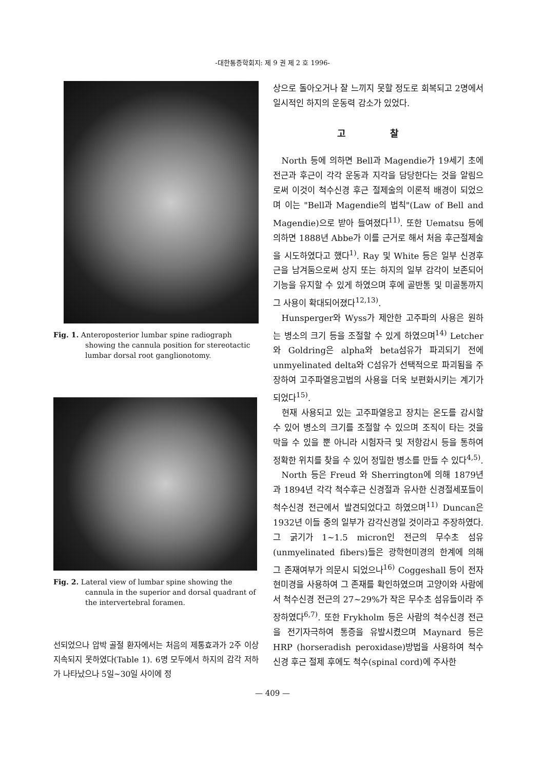-대한통증학회지: 제 9 권 제 2 호 1996-
Fig. 1. Anteroposterior lumbar spine radiograph showing the cannula position for stereotactic lumbar dorsal root ganglionotomy.
Fig. 2. Lateral view of lumbar spine showing the cannula in the superior and dorsal quadrant of the intervertebral foramen.
선되었으나 압박 골절 환자에서는 처음의 제통효과가 2주 이상 지속되지 못하였다(Table 1). 6명 모두에서 하지의 감각 저하가 나타났으나 5일~30일 사이에 정
상으로 돌아오거나 잘 느끼지 못할 정도로 회복되고 2명에서 일시적인 하지의 운동력 감소가 있었다.
고 찰
North 등에 의하면 Bell과 Magendie가 19세기 초에 전근과 후근이 각각 운동과 지각을 담당한다는 것을 알림으로써 이것이 척수신경 후근 절제술의 이론적 배경이 되었으며 이는 "Bell과 Magendie의 법칙"(Law of Bell and Magendie)으로 받아 들여졌다<sup>11)</sup>. 또한 Uematsu 등에 의하면 1888년 Abbe가 이를 근거로 해서 처음 후근절제술을 시도하였다고 했다<sup>1)</sup>. Ray 및 White 등은 일부 신경후근을 남겨둠으로써 상지 또는 하지의 일부 감각이 보존되어 기능을 유지할 수 있게 하였으며 후에 골반통 및 미골통까지 그 사용이 확대되어졌다<sup>12,13)</sup>.
Hunsperger와 Wyss가 제안한 고주파의 사용은 원하는 병소의 크기 등을 조절할 수 있게 하였으며<sup>14)</sup> Letcher와 Goldring은 alpha와 beta섬유가 파괴되기 전에 unmyelinated delta와 C섬유가 선택적으로 파괴됨을 주장하여 고주파열응고법의 사용을 더욱 보편화시키는 계기가 되었다<sup>15)</sup>.
현재 사용되고 있는 고주파열응고 장치는 온도를 감시할 수 있어 병소의 크기를 조절할 수 있으며 조직이 타는 것을 막을 수 있을 뿐 아니라 시험자극 및 저항감시 등을 통하여 정확한 위치를 찾을 수 있어 정밀한 병소를 만들 수 있다<sup>4,5)</sup>.
North 등은 Freud 와 Sherrington에 의해 1879년과 1894년 각각 척수후근 신경절과 유사한 신경절세포들이 척수신경 전근에서 발견되었다고 하였으며<sup>11)</sup> Duncan은 1932년 이들 중의 일부가 감각신경일 것이라고 주장하였다. 그 굵기가 1~1.5 micron인 전근의 무수초 섬유(unmyelinated fibers)들은 광학현미경의 한계에 의해 그 존재여부가 의문시 되었으나<sup>16)</sup> Coggeshall 등이 전자현미경을 사용하여 그 존재를 확인하였으며 고양이와 사람에서 척수신경 전근의 27~29%가 작은 무수초 섬유들이라 주장하였다<sup>6,7)</sup>. 또한 Frykholm 등은 사람의 척수신경 전근을 전기자극하여 통증을 유발시켰으며 Maynard 등은 HRP (horseradish peroxidase)방법을 사용하여 척수신경 후근 절제 후에도 척수(spinal cord)에 주사한
— 409 —